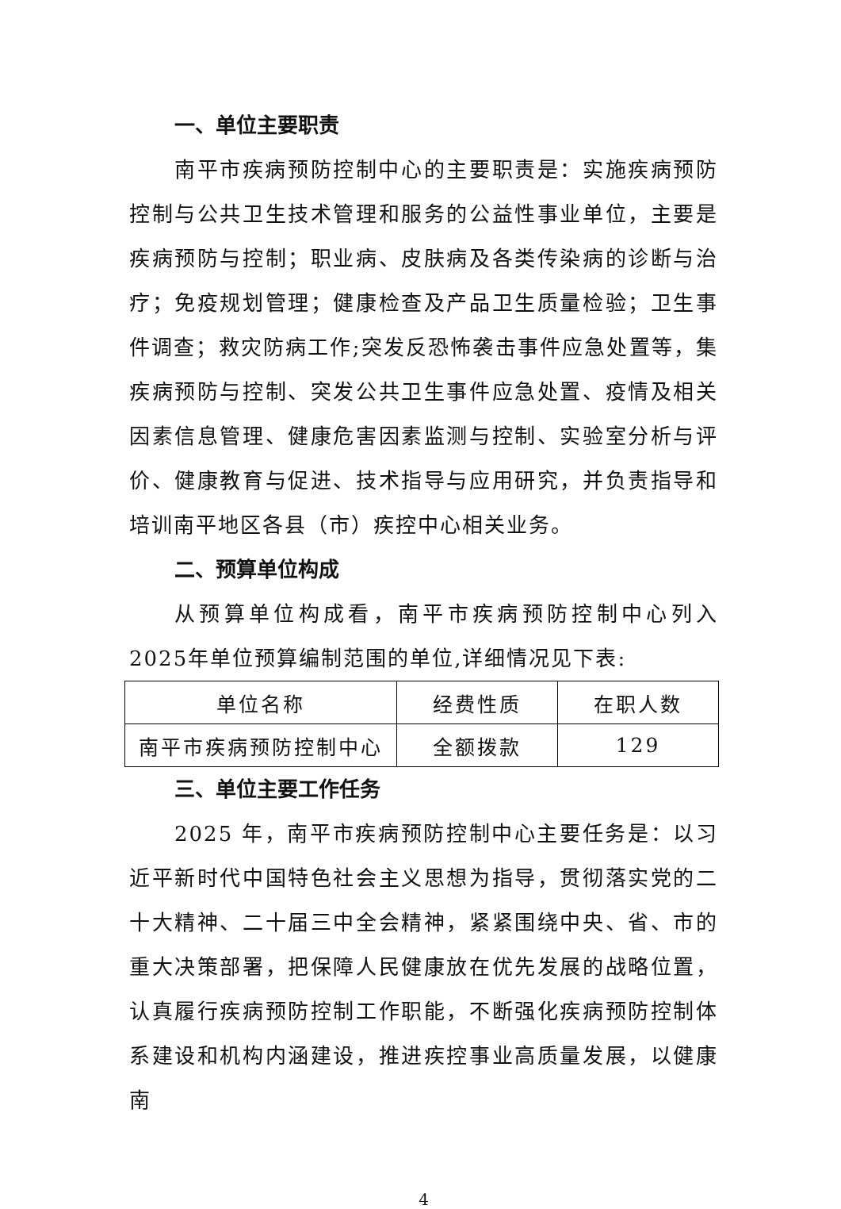一、单位主要职责
南平市疾病预防控制中心的主要职责是：实施疾病预防控制与公共卫生技术管理和服务的公益性事业单位，主要是疾病预防与控制；职业病、皮肤病及各类传染病的诊断与治疗；免疫规划管理；健康检查及产品卫生质量检验；卫生事件调查；救灾防病工作;突发反恐怖袭击事件应急处置等，集疾病预防与控制、突发公共卫生事件应急处置、疫情及相关因素信息管理、健康危害因素监测与控制、实验室分析与评价、健康教育与促进、技术指导与应用研究，并负责指导和培训南平地区各县（市）疾控中心相关业务。
二、预算单位构成
从预算单位构成看，南平市疾病预防控制中心列入2025年单位预算编制范围的单位,详细情况见下表:
| 单位名称 | 经费性质 | 在职人数 |
| 南平市疾病预防控制中心 | 全额拨款 | 129 |
三、单位主要工作任务
2025 年，南平市疾病预防控制中心主要任务是：以习近平新时代中国特色社会主义思想为指导，贯彻落实党的二十大精神、二十届三中全会精神，紧紧围绕中央、省、市的重大决策部署，把保障人民健康放在优先发展的战略位置，认真履行疾病预防控制工作职能，不断强化疾病预防控制体系建设和机构内涵建设，推进疾控事业高质量发展，以健康南
4